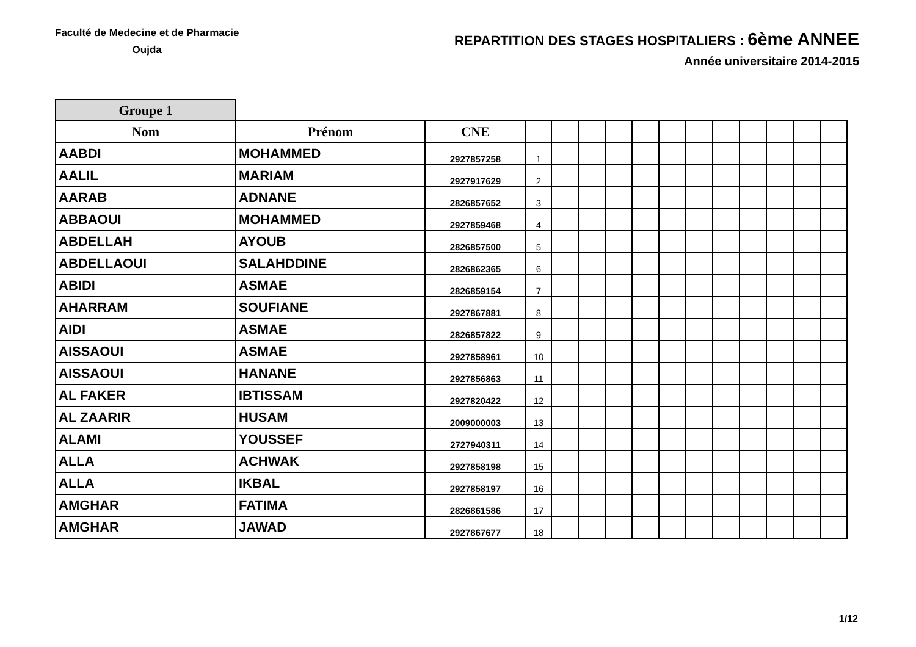Faculté de Medecine et de Pharmacie
Oujda
REPARTITION DES STAGES HOSPITALIERS : 6ème ANNEE
Année universitaire 2014-2015
| Groupe 1 | | | | | | | | | | | | | | |
| Nom | Prénom | CNE | | | | | | | | | | | | |
| AABDI | MOHAMMED | 2927857258 | 1 | | | | | | | | | | | |
| AALIL | MARIAM | 2927917629 | 2 | | | | | | | | | | | |
| AARAB | ADNANE | 2826857652 | 3 | | | | | | | | | | | |
| ABBAOUI | MOHAMMED | 2927859468 | 4 | | | | | | | | | | | |
| ABDELLAH | AYOUB | 2826857500 | 5 | | | | | | | | | | | |
| ABDELLAOUI | SALAHDDINE | 2826862365 | 6 | | | | | | | | | | | |
| ABIDI | ASMAE | 2826859154 | 7 | | | | | | | | | | | |
| AHARRAM | SOUFIANE | 2927867881 | 8 | | | | | | | | | | | |
| AIDI | ASMAE | 2826857822 | 9 | | | | | | | | | | | |
| AISSAOUI | ASMAE | 2927858961 | 10 | | | | | | | | | | | |
| AISSAOUI | HANANE | 2927856863 | 11 | | | | | | | | | | | |
| AL FAKER | IBTISSAM | 2927820422 | 12 | | | | | | | | | | | |
| AL ZAARIR | HUSAM | 2009000003 | 13 | | | | | | | | | | | |
| ALAMI | YOUSSEF | 2727940311 | 14 | | | | | | | | | | | |
| ALLA | ACHWAK | 2927858198 | 15 | | | | | | | | | | | |
| ALLA | IKBAL | 2927858197 | 16 | | | | | | | | | | | |
| AMGHAR | FATIMA | 2826861586 | 17 | | | | | | | | | | | |
| AMGHAR | JAWAD | 2927867677 | 18 | | | | | | | | | | | |
1/12